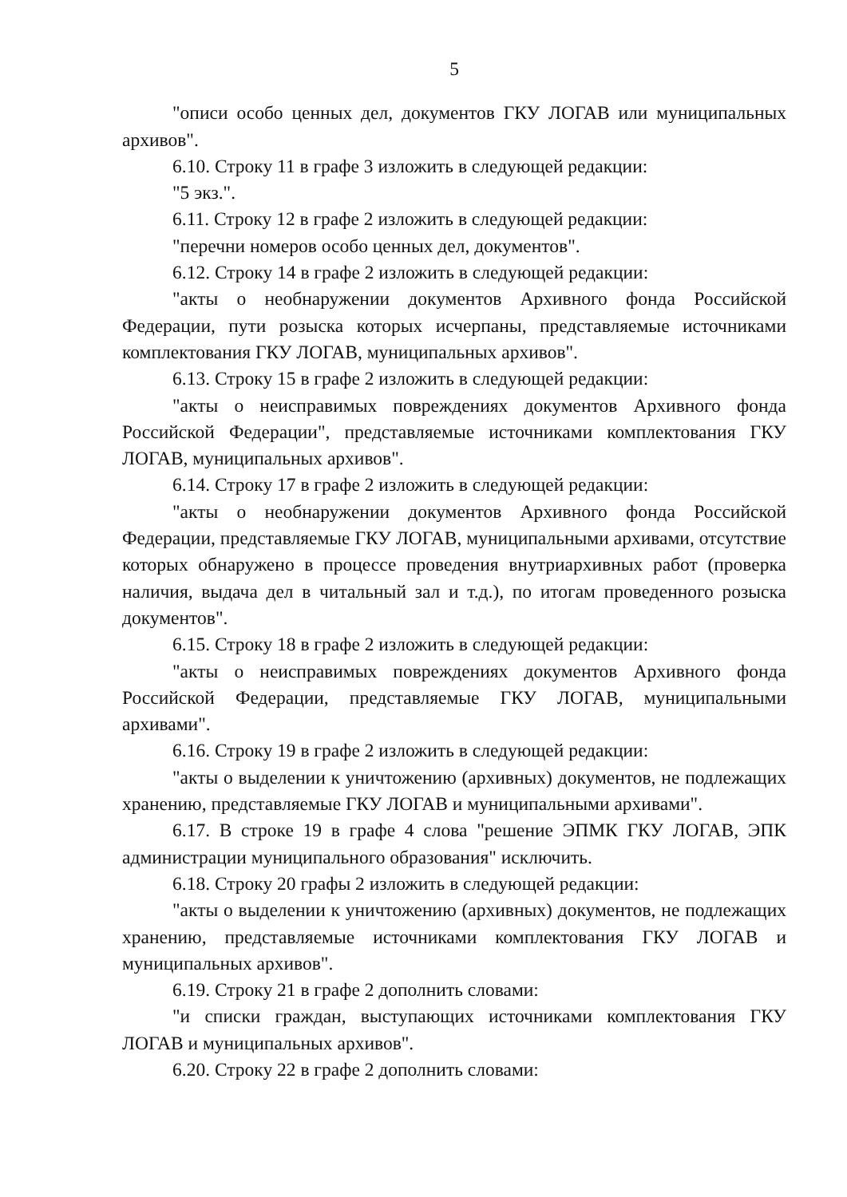5
"описи особо ценных дел, документов ГКУ ЛОГАВ или муниципальных архивов".
6.10. Строку 11 в графе 3 изложить в следующей редакции:
"5 экз.".
6.11. Строку 12 в графе 2 изложить в следующей редакции:
"перечни номеров особо ценных дел, документов".
6.12. Строку 14 в графе 2 изложить в следующей редакции:
"акты о необнаружении документов Архивного фонда Российской Федерации, пути розыска которых исчерпаны, представляемые источниками комплектования ГКУ ЛОГАВ, муниципальных архивов".
6.13. Строку 15 в графе 2 изложить в следующей редакции:
"акты о неисправимых повреждениях документов Архивного фонда Российской Федерации", представляемые источниками комплектования ГКУ ЛОГАВ, муниципальных архивов".
6.14. Строку 17 в графе 2 изложить в следующей редакции:
"акты о необнаружении документов Архивного фонда Российской Федерации, представляемые ГКУ ЛОГАВ, муниципальными архивами, отсутствие которых обнаружено в процессе проведения внутриархивных работ (проверка наличия, выдача дел в читальный зал и т.д.), по итогам проведенного розыска документов".
6.15. Строку 18 в графе 2 изложить в следующей редакции:
"акты о неисправимых повреждениях документов Архивного фонда Российской Федерации, представляемые ГКУ ЛОГАВ, муниципальными архивами".
6.16. Строку 19 в графе 2 изложить в следующей редакции:
"акты о выделении к уничтожению (архивных) документов, не подлежащих хранению, представляемые ГКУ ЛОГАВ и муниципальными архивами".
6.17. В строке 19 в графе 4 слова "решение ЭПМК ГКУ ЛОГАВ, ЭПК администрации муниципального образования" исключить.
6.18. Строку 20 графы 2 изложить в следующей редакции:
"акты о выделении к уничтожению (архивных) документов, не подлежащих хранению, представляемые источниками комплектования ГКУ ЛОГАВ и муниципальных архивов".
6.19. Строку 21 в графе 2 дополнить словами:
"и списки граждан, выступающих источниками комплектования ГКУ ЛОГАВ и муниципальных архивов".
6.20. Строку 22 в графе 2 дополнить словами: